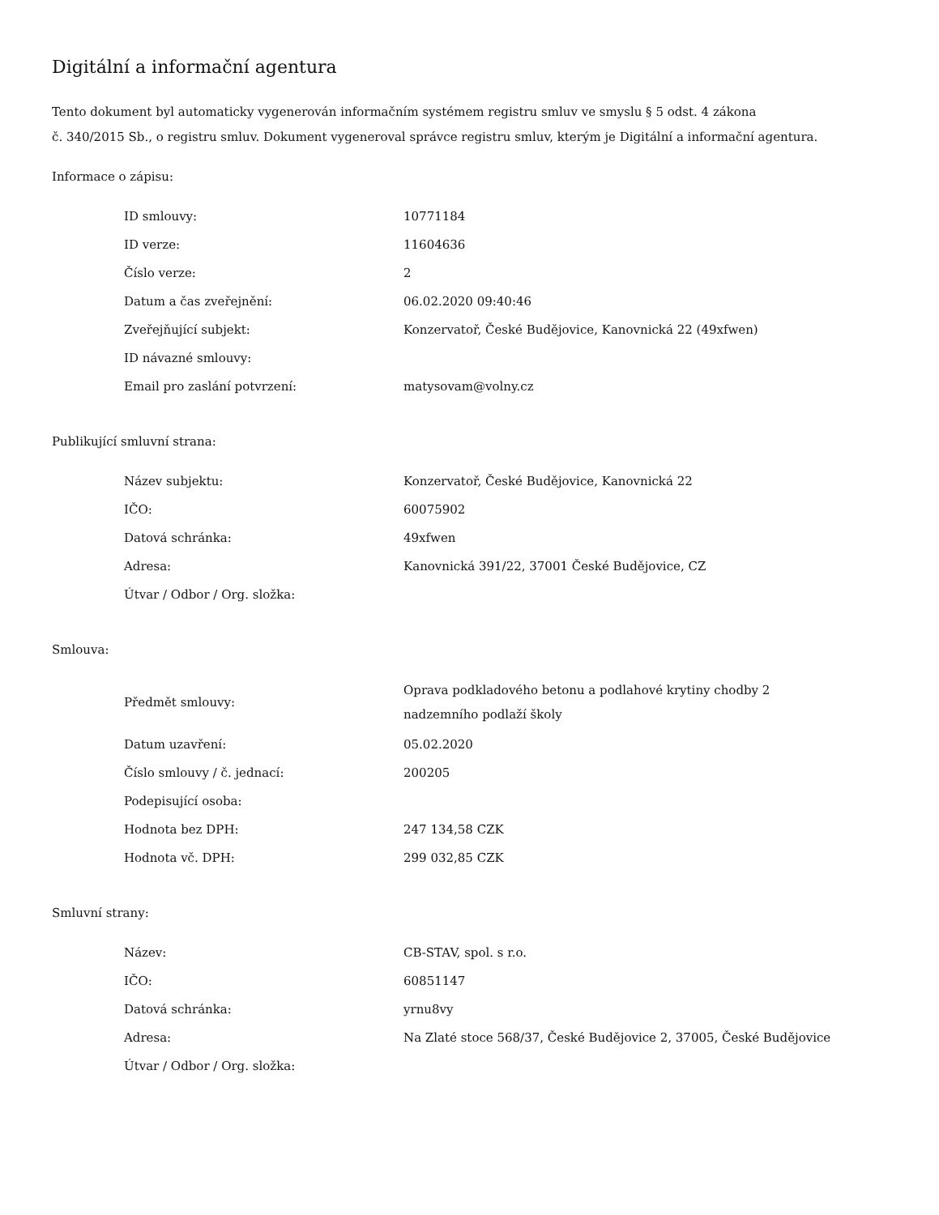Digitální a informační agentura
Tento dokument byl automaticky vygenerován informačním systémem registru smluv ve smyslu § 5 odst. 4 zákona
č. 340/2015 Sb., o registru smluv. Dokument vygeneroval správce registru smluv, kterým je Digitální a informační agentura.
Informace o zápisu:
| ID smlouvy: | 10771184 |
| ID verze: | 11604636 |
| Číslo verze: | 2 |
| Datum a čas zveřejnění: | 06.02.2020 09:40:46 |
| Zveřejňující subjekt: | Konzervatoř, České Budějovice, Kanovnická 22 (49xfwen) |
| ID návazné smlouvy: | |
| Email pro zaslání potvrzení: | matysovam@volny.cz |
Publikující smluvní strana:
| Název subjektu: | Konzervatoř, České Budějovice, Kanovnická 22 |
| IČO: | 60075902 |
| Datová schránka: | 49xfwen |
| Adresa: | Kanovnická 391/22, 37001 České Budějovice, CZ |
| Útvar / Odbor / Org. složka: | |
Smlouva:
| Předmět smlouvy: | Oprava podkladového betonu a podlahové krytiny chodby 2 nadzemního podlaží školy |
| Datum uzavření: | 05.02.2020 |
| Číslo smlouvy / č. jednací: | 200205 |
| Podepisující osoba: | |
| Hodnota bez DPH: | 247 134,58 CZK |
| Hodnota vč. DPH: | 299 032,85 CZK |
Smluvní strany:
| Název: | CB-STAV, spol. s r.o. |
| IČO: | 60851147 |
| Datová schránka: | yrnu8vy |
| Adresa: | Na Zlaté stoce 568/37, České Budějovice 2, 37005, České Budějovice |
| Útvar / Odbor / Org. složka: | |